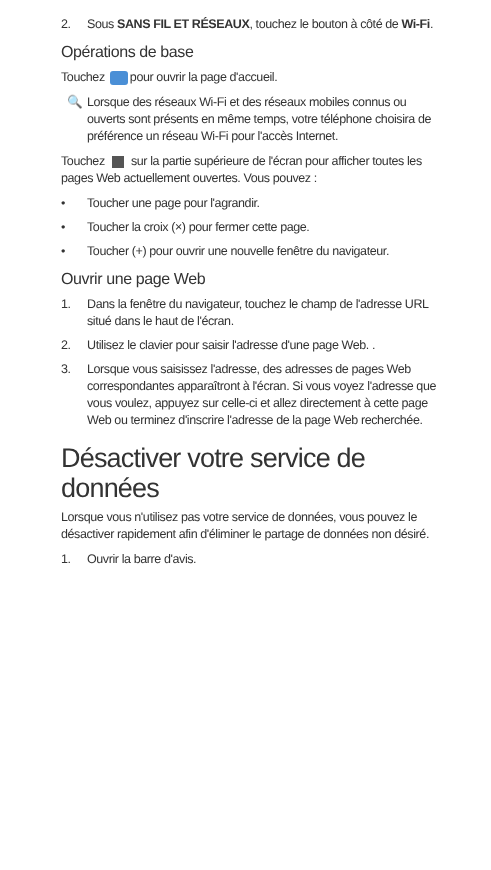2. Sous SANS FIL ET RÉSEAUX, touchez le bouton à côté de Wi-Fi.
Opérations de base
Touchez pour ouvrir la page d'accueil.
🔍 Lorsque des réseaux Wi-Fi et des réseaux mobiles connus ou ouverts sont présents en même temps, votre téléphone choisira de préférence un réseau Wi-Fi pour l'accès Internet.
Touchez sur la partie supérieure de l'écran pour afficher toutes les pages Web actuellement ouvertes. Vous pouvez :
• Toucher une page pour l'agrandir.
• Toucher la croix (×) pour fermer cette page.
• Toucher (+) pour ouvrir une nouvelle fenêtre du navigateur.
Ouvrir une page Web
1. Dans la fenêtre du navigateur, touchez le champ de l'adresse URL situé dans le haut de l'écran.
2. Utilisez le clavier pour saisir l'adresse d'une page Web. .
3. Lorsque vous saisissez l'adresse, des adresses de pages Web correspondantes apparaîtront à l'écran. Si vous voyez l'adresse que vous voulez, appuyez sur celle-ci et allez directement à cette page Web ou terminez d'inscrire l'adresse de la page Web recherchée.
Désactiver votre service de données
Lorsque vous n'utilisez pas votre service de données, vous pouvez le désactiver rapidement afin d'éliminer le partage de données non désiré.
1. Ouvrir la barre d'avis.